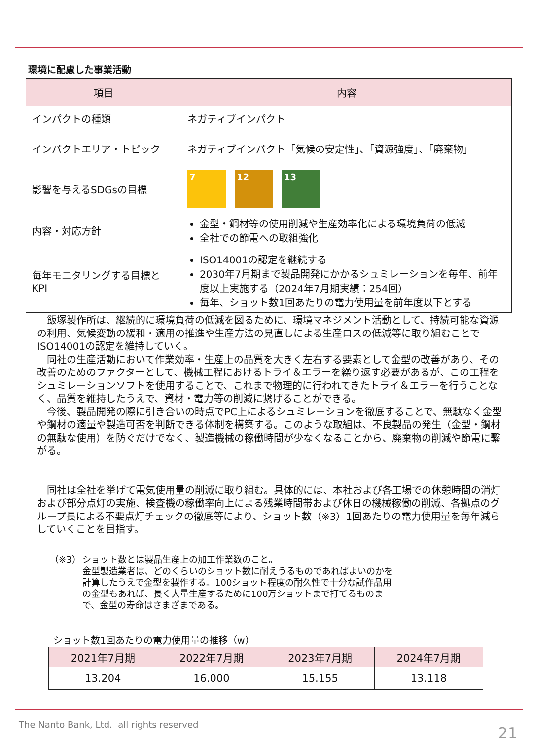環境に配慮した事業活動
| 項目 | 内容 |
| --- | --- |
| インパクトの種類 | ネガティブインパクト |
| インパクトエリア・トピック | ネガティブインパクト「気候の安定性」、「資源強度」、「廃棄物」 |
| 影響を与えるSDGsの目標 | 7 12 13 |
| 内容・対応方針 | 金型・鋼材等の使用削減や生産効率化による環境負荷の低減 全社での節電への取組強化 |
| 毎年モニタリングする目標とKPI | ISO14001の認定を継続する 2030年7月期まで製品開発にかかるシュミレーションを毎年、前年度以上実施する（2024年7月期実績：254回） 毎年、ショット数1回あたりの電力使用量を前年度以下とする |
飯塚製作所は、継続的に環境負荷の低減を図るために、環境マネジメント活動として、持続可能な資源の利用、気候変動の緩和・適用の推進や生産方法の見直しによる生産ロスの低減等に取り組むことでISO14001の認定を維持していく。
同社の生産活動において作業効率・生産上の品質を大きく左右する要素として金型の改善があり、その改善のためのファクターとして、機械工程におけるトライ＆エラーを繰り返す必要があるが、この工程をシュミレーションソフトを使用することで、これまで物理的に行われてきたトライ＆エラーを行うことなく、品質を維持したうえで、資材・電力等の削減に繋げることができる。
今後、製品開発の際に引き合いの時点でPC上によるシュミレーションを徹底することで、無駄なく金型や鋼材の適量や製造可否を判断できる体制を構築する。このような取組は、不良製品の発生（金型・鋼材の無駄な使用）を防ぐだけでなく、製造機械の稼働時間が少なくなることから、廃棄物の削減や節電に繋がる。
同社は全社を挙げて電気使用量の削減に取り組む。具体的には、本社および各工場での休憩時間の消灯および部分点灯の実施、検査機の稼働率向上による残業時間帯および休日の機械稼働の削減、各拠点のグループ長による不要点灯チェックの徹底等により、ショット数（※3）1回あたりの電力使用量を毎年減らしていくことを目指す。
（※3） ショット数とは製品生産上の加工作業数のこと。
金型製造業者は、どのくらいのショット数に耐えうるものであればよいのかを計算したうえで金型を製作する。100ショット程度の耐久性で十分な試作品用の金型もあれば、長く大量生産するために100万ショットまで打てるものまで、金型の寿命はさまざまである。
ショット数1回あたりの電力使用量の推移（w）
| 2021年7月期 | 2022年7月期 | 2023年7月期 | 2024年7月期 |
| --- | --- | --- | --- |
| 13.204 | 16.000 | 15.155 | 13.118 |
The Nanto Bank, Ltd. all rights reserved
21